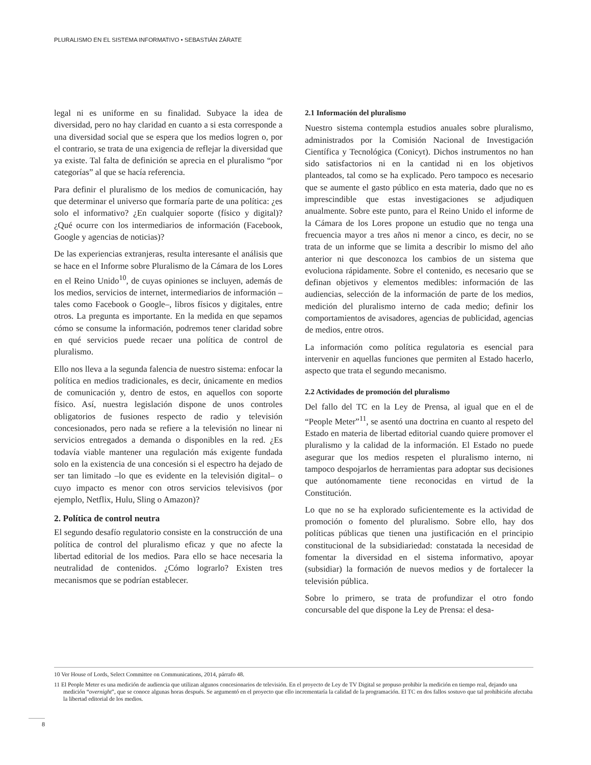PLURALISMO EN EL SISTEMA INFORMATIVO • SEBASTIÁN ZÁRATE
legal ni es uniforme en su finalidad. Subyace la idea de diversidad, pero no hay claridad en cuanto a si esta corresponde a una diversidad social que se espera que los medios logren o, por el contrario, se trata de una exigencia de reflejar la diversidad que ya existe. Tal falta de definición se aprecia en el pluralismo “por categorías” al que se hacía referencia.
Para definir el pluralismo de los medios de comunicación, hay que determinar el universo que formaría parte de una política: ¿es solo el informativo? ¿En cualquier soporte (físico y digital)? ¿Qué ocurre con los intermediarios de información (Facebook, Google y agencias de noticias)?
De las experiencias extranjeras, resulta interesante el análisis que se hace en el Informe sobre Pluralismo de la Cámara de los Lores en el Reino Unido<sup>10</sup>, de cuyas opiniones se incluyen, además de los medios, servicios de internet, intermediarios de información –tales como Facebook o Google–, libros físicos y digitales, entre otros. La pregunta es importante. En la medida en que sepamos cómo se consume la información, podremos tener claridad sobre en qué servicios puede recaer una política de control de pluralismo.
Ello nos lleva a la segunda falencia de nuestro sistema: enfocar la política en medios tradicionales, es decir, únicamente en medios de comunicación y, dentro de estos, en aquellos con soporte físico. Así, nuestra legislación dispone de unos controles obligatorios de fusiones respecto de radio y televisión concesionados, pero nada se refiere a la televisión no linear ni servicios entregados a demanda o disponibles en la red. ¿Es todavía viable mantener una regulación más exigente fundada solo en la existencia de una concesión si el espectro ha dejado de ser tan limitado –lo que es evidente en la televisión digital– o cuyo impacto es menor con otros servicios televisivos (por ejemplo, Netflix, Hulu, Sling o Amazon)?
2. Política de control neutra
El segundo desafío regulatorio consiste en la construcción de una política de control del pluralismo eficaz y que no afecte la libertad editorial de los medios. Para ello se hace necesaria la neutralidad de contenidos. ¿Cómo lograrlo? Existen tres mecanismos que se podrían establecer.
2.1 Información del pluralismo
Nuestro sistema contempla estudios anuales sobre pluralismo, administrados por la Comisión Nacional de Investigación Científica y Tecnológica (Conicyt). Dichos instrumentos no han sido satisfactorios ni en la cantidad ni en los objetivos planteados, tal como se ha explicado. Pero tampoco es necesario que se aumente el gasto público en esta materia, dado que no es imprescindible que estas investigaciones se adjudiquen anualmente. Sobre este punto, para el Reino Unido el informe de la Cámara de los Lores propone un estudio que no tenga una frecuencia mayor a tres años ni menor a cinco, es decir, no se trata de un informe que se limita a describir lo mismo del año anterior ni que desconozca los cambios de un sistema que evoluciona rápidamente. Sobre el contenido, es necesario que se definan objetivos y elementos medibles: información de las audiencias, selección de la información de parte de los medios, medición del pluralismo interno de cada medio; definir los comportamientos de avisadores, agencias de publicidad, agencias de medios, entre otros.
La información como política regulatoria es esencial para intervenir en aquellas funciones que permiten al Estado hacerlo, aspecto que trata el segundo mecanismo.
2.2 Actividades de promoción del pluralismo
Del fallo del TC en la Ley de Prensa, al igual que en el de “People Meter”<sup>11</sup>, se asentó una doctrina en cuanto al respeto del Estado en materia de libertad editorial cuando quiere promover el pluralismo y la calidad de la información. El Estado no puede asegurar que los medios respeten el pluralismo interno, ni tampoco despojarlos de herramientas para adoptar sus decisiones que autónomamente tiene reconocidas en virtud de la Constitución.
Lo que no se ha explorado suficientemente es la actividad de promoción o fomento del pluralismo. Sobre ello, hay dos políticas públicas que tienen una justificación en el principio constitucional de la subsidiariedad: constatada la necesidad de fomentar la diversidad en el sistema informativo, apoyar (subsidiar) la formación de nuevos medios y de fortalecer la televisión pública.
Sobre lo primero, se trata de profundizar el otro fondo concursable del que dispone la Ley de Prensa: el desa-
10 Ver House of Lords, Select Committee on Communications, 2014, párrafo 48.
11 El People Meter es una medición de audiencia que utilizan algunos concesionarios de televisión. En el proyecto de Ley de TV Digital se propuso prohibir la medición en tiempo real, dejando una medición “overnight”, que se conoce algunas horas después. Se argumentó en el proyecto que ello incrementaría la calidad de la programación. El TC en dos fallos sostuvo que tal prohibición afectaba la libertad editorial de los medios.
8